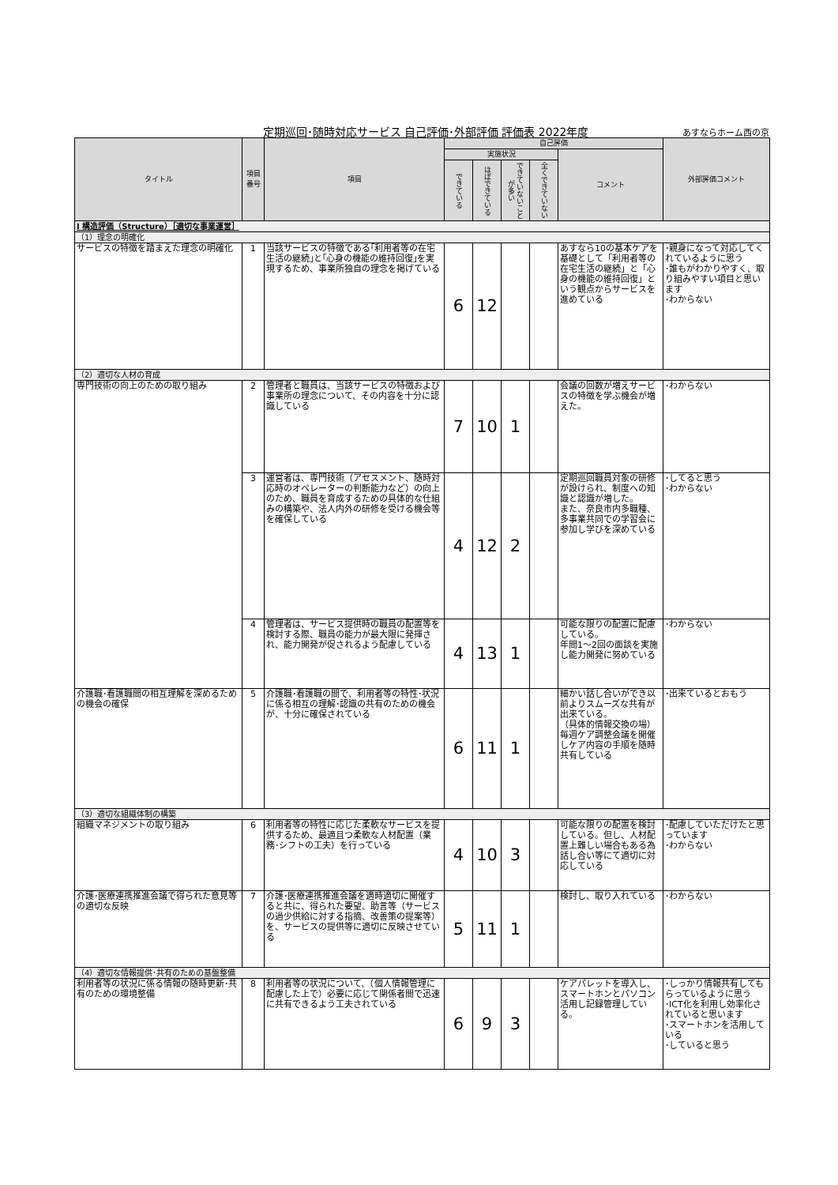定期巡回･随時対応サービス 自己評価･外部評価 評価表 2022年度
あすならホーム西の京
| タイトル | 項目 番号 | 項目 | 自己評価 | | | | | 外部評価コメント |
| --- | --- | --- | --- | --- | --- | --- | --- | --- |
| | | | 実施状況 | | | | コメント | |
| | | | できている | ほぼできている | できていないことが多い | 全くできていない | | |
| Ⅰ 構造評価（Structure）［適切な事業運営］ | | | | | | | | |
| （1）理念の明確化 | | | | | | | | |
| サービスの特徴を踏まえた理念の明確化 | 1 | 当該サービスの特徴である｢利用者等の在宅生活の継続｣と｢心身の機能の維持回復｣を実現するため、事業所独自の理念を掲げている | 6 | 12 | | | あすなら10の基本ケアを基礎として「利用者等の在宅生活の継続」と「心身の機能の維持回復」という観点からサービスを進めている | ･親身になって対応してくれているように思う ･誰もがわかりやすく、取り組みやすい項目と思います ･わからない |
| （2）適切な人材の育成 | | | | | | | | |
| 専門技術の向上のための取り組み | 2 | 管理者と職員は、当該サービスの特徴および事業所の理念について、その内容を十分に認識している | 7 | 10 | 1 | | 会議の回数が増えサービスの特徴を学ぶ機会が増えた。 | ･わからない |
| | 3 | 運営者は、専門技術（アセスメント、随時対応時のオペレーターの判断能力など）の向上のため、職員を育成するための具体的な仕組みの構築や、法人内外の研修を受ける機会等を確保している | 4 | 12 | 2 | | 定期巡回職員対象の研修が設けられ、制度への知識と認識が増した。 また、奈良市内多職種、多事業共同での学習会に参加し学びを深めている | ･してると思う ･わからない |
| | 4 | 管理者は、サービス提供時の職員の配置等を検討する際、職員の能力が最大限に発揮され、能力開発が促されるよう配慮している | 4 | 13 | 1 | | 可能な限りの配置に配慮している。 年間1～2回の面談を実施し能力開発に努めている | ･わからない |
| 介護職･看護職間の相互理解を深めるための機会の確保 | 5 | 介護職･看護職の間で、利用者等の特性･状況に係る相互の理解･認識の共有のための機会が、十分に確保されている | 6 | 11 | 1 | | 細かい話し合いができ以前よりスムーズな共有が出来ている。 （具体的情報交換の場） 毎週ケア調整会議を開催しケア内容の手順を随時共有している | ･出来ているとおもう |
| （3）適切な組織体制の構築 | | | | | | | | |
| 組織マネジメントの取り組み | 6 | 利用者等の特性に応じた柔軟なサービスを提供するため、最適且つ柔軟な人材配置（業務･シフトの工夫）を行っている | 4 | 10 | 3 | | 可能な限りの配置を検討している。但し、人材配置上難しい場合もある為話し合い等にて適切に対応している | ･配慮していただけたと思っています ･わからない |
| 介護･医療連携推進会議で得られた意見等の適切な反映 | 7 | 介護･医療連携推進会議を適時適切に開催すると共に、得られた要望、助言等（サービスの過少供給に対する指摘、改善策の提案等）を、サービスの提供等に適切に反映させている | 5 | 11 | 1 | | 検討し、取り入れている | ･わからない |
| （4）適切な情報提供･共有のための基盤整備 | | | | | | | | |
| 利用者等の状況に係る情報の随時更新･共有のための環境整備 | 8 | 利用者等の状況について、（個人情報管理に配慮した上で）必要に応じて関係者間で迅速に共有できるよう工夫されている | 6 | 9 | 3 | | ケアパレットを導入し、スマートホンとパソコン活用し記録管理している。 | ･しっかり情報共有してもらっているように思う ･ICT化を利用し効率化されていると思います ･スマートホンを活用している ･していると思う |